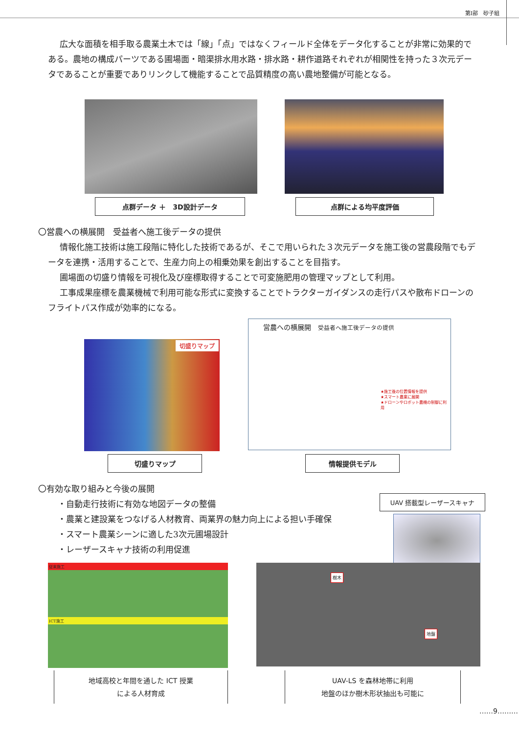第Ⅰ部　砂子組
広大な面積を相手取る農業土木では「線」「点」ではなくフィールド全体をデータ化することが非常に効果的である。農地の構成パーツである圃場面・暗渠排水用水路・排水路・耕作道路それぞれが相関性を持った３次元データであることが重要でありリンクして機能することで品質精度の高い農地整備が可能となる。
点群データ ＋　3D設計データ 点群による均平度評価
〇営農への横展開　受益者へ施工後データの提供
情報化施工技術は施工段階に特化した技術であるが、そこで用いられた３次元データを施工後の営農段階でもデータを連携・活用することで、生産力向上の相乗効果を創出することを目指す。
圃場面の切盛り情報を可視化及び座標取得することで可変施肥用の管理マップとして利用。
工事成果座標を農業機械で利用可能な形式に変換することでトラクターガイダンスの走行パスや散布ドローンのフライトパス作成が効率的になる。
切盛りマップ
営農への横展開　受益者へ施工後データの提供
★施工後の位置情報を提供
★スマート農業に展開
★ドローンやロボット農機の制御に利用
切盛りマップ 情報提供モデル
〇有効な取り組みと今後の展開
・自動走行技術に有効な地図データの整備
・農業と建設業をつなげる人材教育、両業界の魅力向上による担い手確保
・スマート農業シーンに適した3次元圃場設計
・レーザースキャナ技術の利用促進
UAV 搭載型レーザースキャナ
従来施工
ICT施工
樹木
地盤
地域高校と年間を通した ICT 授業
による人材育成
UAV-LS を森林地帯に利用
地盤のほか樹木形状抽出も可能に
……9………